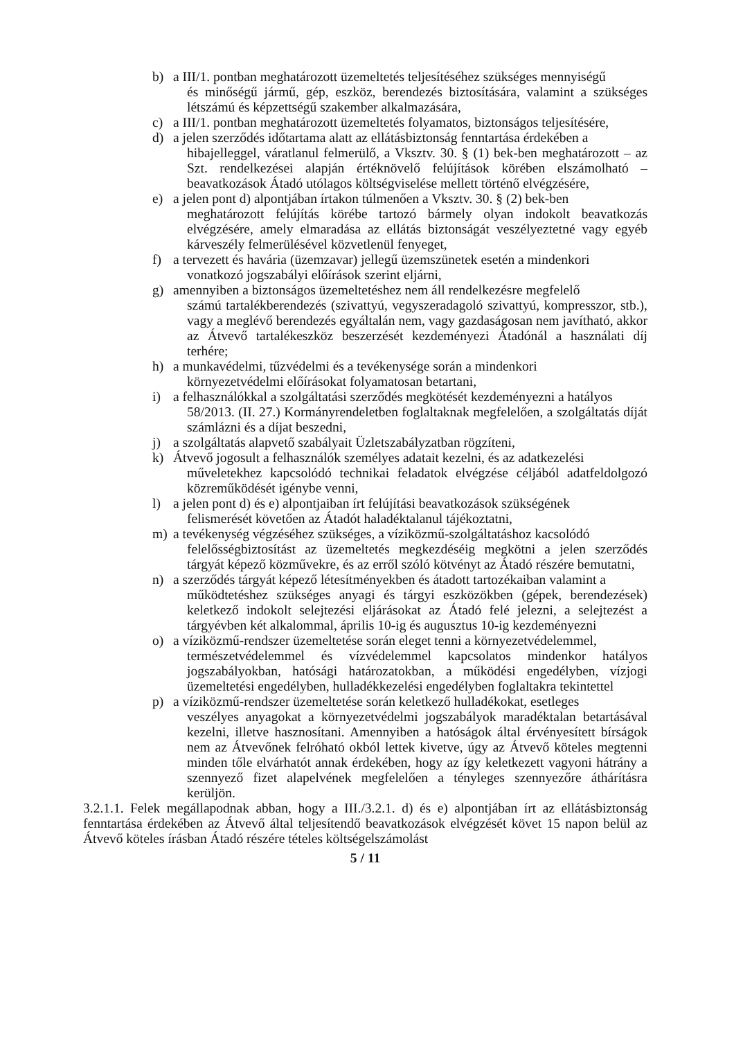b) a III/1. pontban meghatározott üzemeltetés teljesítéséhez szükséges mennyiségű
és minőségű jármű, gép, eszköz, berendezés biztosítására, valamint a szükséges létszámú és képzettségű szakember alkalmazására,
c) a III/1. pontban meghatározott üzemeltetés folyamatos, biztonságos teljesítésére,
d) a jelen szerződés időtartama alatt az ellátásbiztonság fenntartása érdekében a
hibajelleggel, váratlanul felmerülő, a Vksztv. 30. § (1) bek-ben meghatározott – az Szt. rendelkezései alapján értéknövelő felújítások körében elszámolható – beavatkozások Átadó utólagos költségviselése mellett történő elvégzésére,
e) a jelen pont d) alpontjában írtakon túlmenően a Vksztv. 30. § (2) bek-ben
meghatározott felújítás körébe tartozó bármely olyan indokolt beavatkozás elvégzésére, amely elmaradása az ellátás biztonságát veszélyeztetné vagy egyéb kárveszély felmerülésével közvetlenül fenyeget,
f) a tervezett és havária (üzemzavar) jellegű üzemszünetek esetén a mindenkori
vonatkozó jogszabályi előírások szerint eljárni,
g) amennyiben a biztonságos üzemeltetéshez nem áll rendelkezésre megfelelő
számú tartalékberendezés (szivattyú, vegyszeradagoló szivattyú, kompresszor, stb.), vagy a meglévő berendezés egyáltalán nem, vagy gazdaságosan nem javítható, akkor az Átvevő tartalékeszköz beszerzését kezdeményezi Átadónál a használati díj terhére;
h) a munkavédelmi, tűzvédelmi és a tevékenysége során a mindenkori
környezetvédelmi előírásokat folyamatosan betartani,
i) a felhasználókkal a szolgáltatási szerződés megkötését kezdeményezni a hatályos
58/2013. (II. 27.) Kormányrendeletben foglaltaknak megfelelően, a szolgáltatás díját számlázni és a díjat beszedni,
j) a szolgáltatás alapvető szabályait Üzletszabályzatban rögzíteni,
k) Átvevő jogosult a felhasználók személyes adatait kezelni, és az adatkezelési
műveletekhez kapcsolódó technikai feladatok elvégzése céljából adatfeldolgozó közreműködését igénybe venni,
l) a jelen pont d) és e) alpontjaiban írt felújítási beavatkozások szükségének
felismerését követően az Átadót haladéktalanul tájékoztatni,
m) a tevékenység végzéséhez szükséges, a víziközmű-szolgáltatáshoz kacsolódó
felelősségbiztosítást az üzemeltetés megkezdéséig megkötni a jelen szerződés tárgyát képező közművekre, és az erről szóló kötvényt az Átadó részére bemutatni,
n) a szerződés tárgyát képező létesítményekben és átadott tartozékaiban valamint a
működtetéshez szükséges anyagi és tárgyi eszközökben (gépek, berendezések) keletkező indokolt selejtezési eljárásokat az Átadó felé jelezni, a selejtezést a tárgyévben két alkalommal, április 10-ig és augusztus 10-ig kezdeményezni
o) a víziközmű-rendszer üzemeltetése során eleget tenni a környezetvédelemmel,
természetvédelemmel és vízvédelemmel kapcsolatos mindenkor hatályos jogszabályokban, hatósági határozatokban, a működési engedélyben, vízjogi üzemeltetési engedélyben, hulladékkezelési engedélyben foglaltakra tekintettel
p) a víziközmű-rendszer üzemeltetése során keletkező hulladékokat, esetleges
veszélyes anyagokat a környezetvédelmi jogszabályok maradéktalan betartásával kezelni, illetve hasznosítani. Amennyiben a hatóságok által érvényesített bírságok nem az Átvevőnek felróható okból lettek kivetve, úgy az Átvevő köteles megtenni minden tőle elvárhatót annak érdekében, hogy az így keletkezett vagyoni hátrány a szennyező fizet alapelvének megfelelően a tényleges szennyezőre áthárításra kerüljön.
3.2.1.1. Felek megállapodnak abban, hogy a III./3.2.1. d) és e) alpontjában írt az ellátásbiztonság fenntartása érdekében az Átvevő által teljesítendő beavatkozások elvégzését követ 15 napon belül az Átvevő köteles írásban Átadó részére tételes költségelszámolást
5 / 11